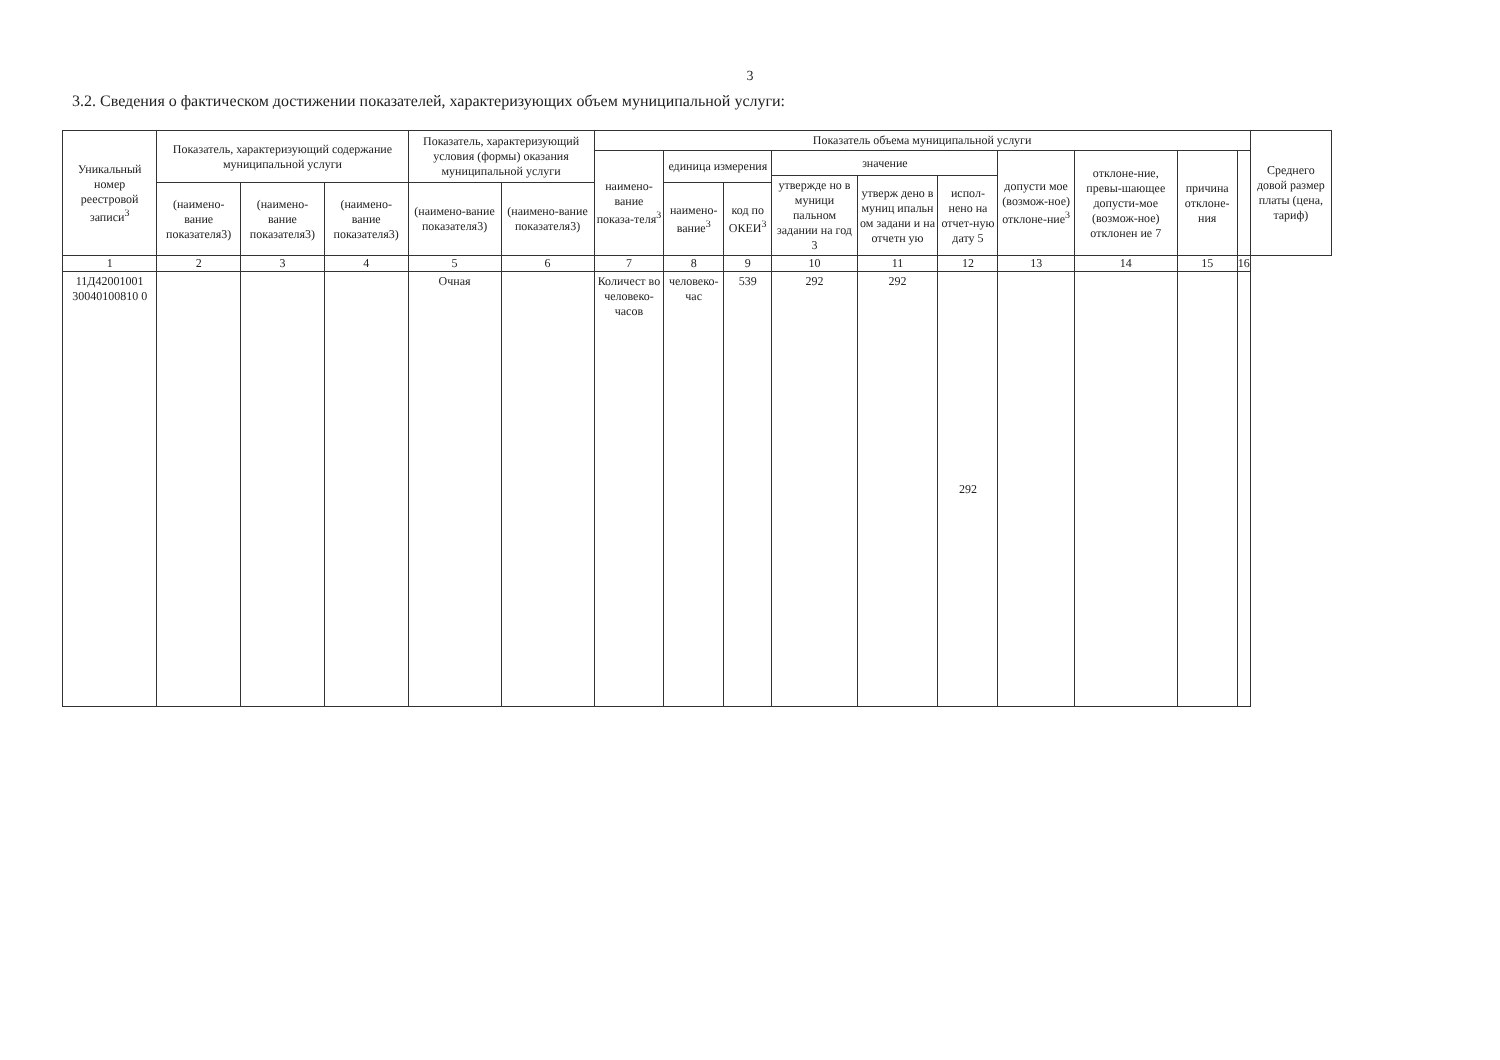3
3.2. Сведения о фактическом достижении показателей, характеризующих объем муниципальной услуги:
| Уникальный номер реестровой записи<sup>3</sup> | Показатель, характеризующий содержание муниципальной услуги | | | Показатель, характеризующий условия (формы) оказания муниципальной услуги | | Показатель объема муниципальной услуги | | | | | | | | | | Среднего довой размер платы (цена, тариф) |
| --- | --- | --- | --- | --- | --- | --- | --- | --- | --- | --- | --- | --- | --- | --- | --- | --- |
| | | | | | | наимено-вание показа-теля<sup>3</sup> | единица измерения | | значение | | | допусти мое (возмож-ное) отклоне-ние<sup>3</sup> | отклоне-ние, превы-шающее допусти-мое (возмож-ное) отклонен ие 7 | причина отклоне-ния | | |
| | | | | | | | | | утвержде но в муници пальном задании на год 3 | утверж дено в муниц ипальн ом задани и на отчетн ую | испол-нено на отчет-ную дату 5 | | | | | |
| | (наимено-вание показателя3) | (наимено-вание показателя3) | (наимено-вание показателя3) | (наимено-вание показателя3) | (наимено-вание показателя3) | | наимено-вание<sup>3</sup> | код по ОКЕИ<sup>3</sup> | | | | | | | | |
| 1 | 2 | 3 | 4 | 5 | 6 | 7 | 8 | 9 | 10 | 11 | 12 | 13 | 14 | 15 | 16 | |
| 11Д42001001 30040100810 0 | | | | Очная | | Количест во человеко-часов | человеко-час | 539 | 292 | 292 | 292 | | | | | |